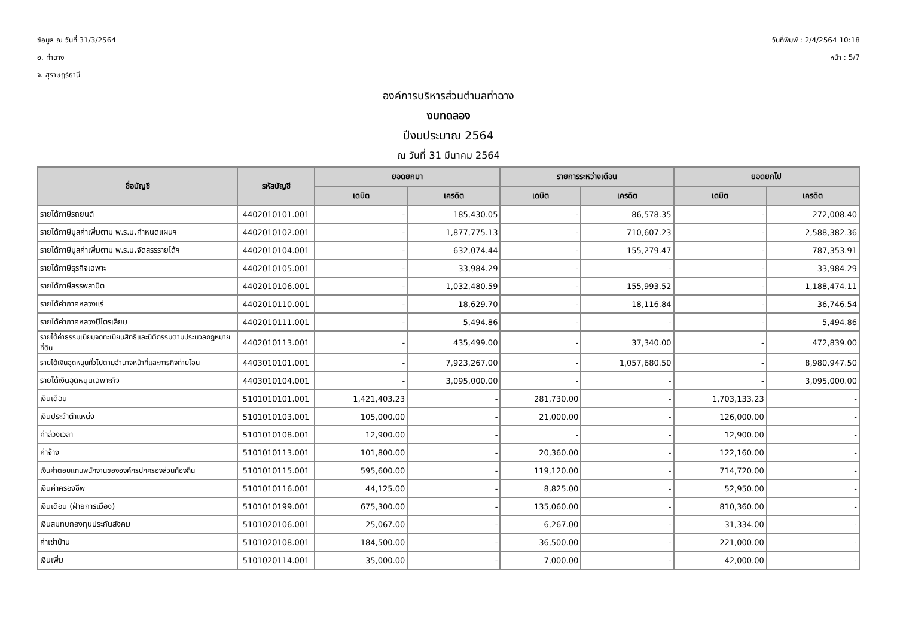ข้อมูล ณ วันที่ 31/3/2564
อ. ท่าฉาง
จ. สุราษฎร์ธานี
วันที่พิมพ์ : 2/4/2564 10:18
หน้า : 5/7
องค์การบริหารส่วนตำบลท่าฉาง
งบทดลอง
ปีงบประมาณ 2564
ณ วันที่ 31 มีนาคม 2564
| ชื่อบัญชี | รหัสบัญชี | ยอดยกมา | | รายการระหว่างเดือน | | ยอดยกไป | |
| --- | --- | --- | --- | --- | --- | --- | --- |
| | | เดบิต | เครดิต | เดบิต | เครดิต | เดบิต | เครดิต |
| รายได้ภาษีรถยนต์ | 4402010101.001 | - | 185,430.05 | - | 86,578.35 | - | 272,008.40 |
| รายได้ภาษีมูลค่าเพิ่มตาม พ.ร.บ.กำหนดแผนฯ | 4402010102.001 | - | 1,877,775.13 | - | 710,607.23 | - | 2,588,382.36 |
| รายได้ภาษีมูลค่าเพิ่มตาม พ.ร.บ.จัดสรรรายได้ฯ | 4402010104.001 | - | 632,074.44 | - | 155,279.47 | - | 787,353.91 |
| รายได้ภาษีธุรกิจเฉพาะ | 4402010105.001 | - | 33,984.29 | - | - | - | 33,984.29 |
| รายได้ภาษีสรรพสามิต | 4402010106.001 | - | 1,032,480.59 | - | 155,993.52 | - | 1,188,474.11 |
| รายได้ค่าภาคหลวงแร่ | 4402010110.001 | - | 18,629.70 | - | 18,116.84 | - | 36,746.54 |
| รายได้ค่าภาคหลวงปิโตรเลียม | 4402010111.001 | - | 5,494.86 | - | - | - | 5,494.86 |
| รายได้ค่าธรรมเนียมจดทะเบียนสิทธิและนิติกรรมตามประมวลกฎหมายที่ดิน | 4402010113.001 | - | 435,499.00 | - | 37,340.00 | - | 472,839.00 |
| รายได้เงินอุดหนุนทั่วไปตามอำนาจหน้าที่และภารกิจถ่ายโอน | 4403010101.001 | - | 7,923,267.00 | - | 1,057,680.50 | - | 8,980,947.50 |
| รายได้เงินอุดหนุนเฉพาะกิจ | 4403010104.001 | - | 3,095,000.00 | - | - | - | 3,095,000.00 |
| เงินเดือน | 5101010101.001 | 1,421,403.23 | - | 281,730.00 | - | 1,703,133.23 | - |
| เงินประจำตำแหน่ง | 5101010103.001 | 105,000.00 | - | 21,000.00 | - | 126,000.00 | - |
| ค่าล่วงเวลา | 5101010108.001 | 12,900.00 | - | - | - | 12,900.00 | - |
| ค่าจ้าง | 5101010113.001 | 101,800.00 | - | 20,360.00 | - | 122,160.00 | - |
| เงินค่าตอบแทนพนักงานขององค์กรปกครองส่วนท้องถิ่น | 5101010115.001 | 595,600.00 | - | 119,120.00 | - | 714,720.00 | - |
| เงินค่าครองชีพ | 5101010116.001 | 44,125.00 | - | 8,825.00 | - | 52,950.00 | - |
| เงินเดือน (ฝ่ายการเมือง) | 5101010199.001 | 675,300.00 | - | 135,060.00 | - | 810,360.00 | - |
| เงินสมทบกองทุนประกันสังคม | 5101020106.001 | 25,067.00 | - | 6,267.00 | - | 31,334.00 | - |
| ค่าเช่าบ้าน | 5101020108.001 | 184,500.00 | - | 36,500.00 | - | 221,000.00 | - |
| เงินเพิ่ม | 5101020114.001 | 35,000.00 | - | 7,000.00 | - | 42,000.00 | - |